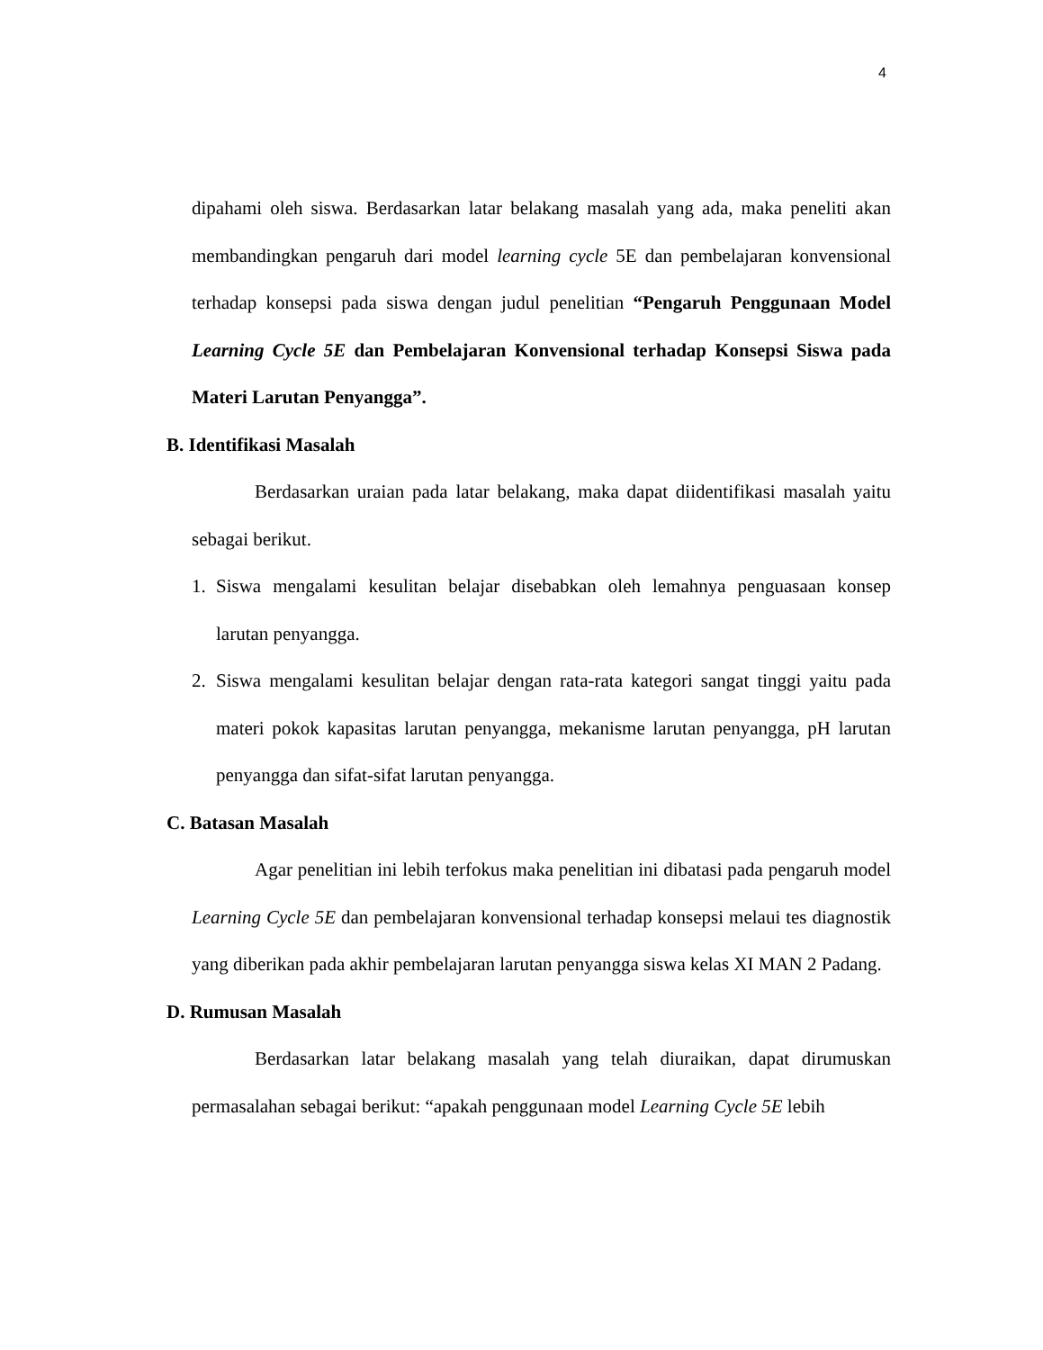4
dipahami oleh siswa. Berdasarkan latar belakang masalah yang ada, maka peneliti akan membandingkan pengaruh dari model learning cycle 5E dan pembelajaran konvensional terhadap konsepsi pada siswa dengan judul penelitian “Pengaruh Penggunaan Model Learning Cycle 5E dan Pembelajaran Konvensional terhadap Konsepsi Siswa pada Materi Larutan Penyangga”.
B. Identifikasi Masalah
Berdasarkan uraian pada latar belakang, maka dapat diidentifikasi masalah yaitu sebagai berikut.
1. Siswa mengalami kesulitan belajar disebabkan oleh lemahnya penguasaan konsep larutan penyangga.
2. Siswa mengalami kesulitan belajar dengan rata-rata kategori sangat tinggi yaitu pada materi pokok kapasitas larutan penyangga, mekanisme larutan penyangga, pH larutan penyangga dan sifat-sifat larutan penyangga.
C. Batasan Masalah
Agar penelitian ini lebih terfokus maka penelitian ini dibatasi pada pengaruh model Learning Cycle 5E dan pembelajaran konvensional terhadap konsepsi melaui tes diagnostik yang diberikan pada akhir pembelajaran larutan penyangga siswa kelas XI MAN 2 Padang.
D. Rumusan Masalah
Berdasarkan latar belakang masalah yang telah diuraikan, dapat dirumuskan permasalahan sebagai berikut: “apakah penggunaan model Learning Cycle 5E lebih